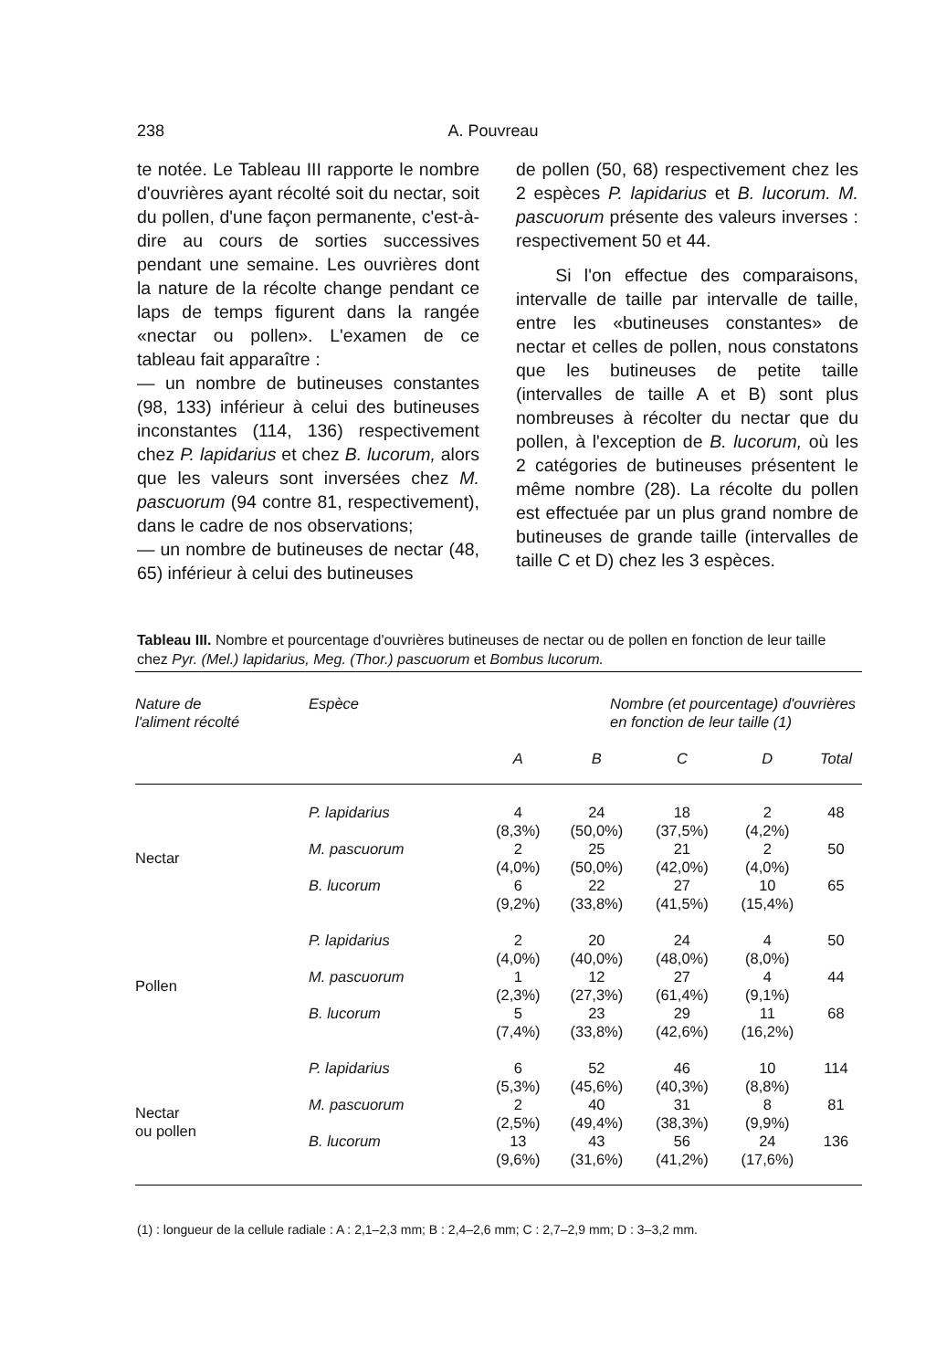238 A. Pouvreau
te notée. Le Tableau III rapporte le nombre d'ouvrières ayant récolté soit du nectar, soit du pollen, d'une façon permanente, c'est-à-dire au cours de sorties successives pendant une semaine. Les ouvrières dont la nature de la récolte change pendant ce laps de temps figurent dans la rangée «nectar ou pollen». L'examen de ce tableau fait apparaître :
— un nombre de butineuses constantes (98, 133) inférieur à celui des butineuses inconstantes (114, 136) respectivement chez P. lapidarius et chez B. lucorum, alors que les valeurs sont inversées chez M. pascuorum (94 contre 81, respectivement), dans le cadre de nos observations;
— un nombre de butineuses de nectar (48, 65) inférieur à celui des butineuses
de pollen (50, 68) respectivement chez les 2 espèces P. lapidarius et B. lucorum. M. pascuorum présente des valeurs inverses : respectivement 50 et 44.
Si l'on effectue des comparaisons, intervalle de taille par intervalle de taille, entre les «butineuses constantes» de nectar et celles de pollen, nous constatons que les butineuses de petite taille (intervalles de taille A et B) sont plus nombreuses à récolter du nectar que du pollen, à l'exception de B. lucorum, où les 2 catégories de butineuses présentent le même nombre (28). La récolte du pollen est effectuée par un plus grand nombre de butineuses de grande taille (intervalles de taille C et D) chez les 3 espèces.
Tableau III. Nombre et pourcentage d'ouvrières butineuses de nectar ou de pollen en fonction de leur taille chez Pyr. (Mel.) lapidarius, Meg. (Thor.) pascuorum et Bombus lucorum.
| Nature de l'aliment récolté | Espèce | Nombre (et pourcentage) d'ouvrières en fonction de leur taille (1) | | | | |
| --- | --- | --- | --- | --- | --- | --- |
| | | A | B | C | D | Total |
| Nectar | P. lapidarius | 4 (8,3%) | 24 (50,0%) | 18 (37,5%) | 2 (4,2%) | 48 |
| | M. pascuorum | 2 (4,0%) | 25 (50,0%) | 21 (42,0%) | 2 (4,0%) | 50 |
| | B. lucorum | 6 (9,2%) | 22 (33,8%) | 27 (41,5%) | 10 (15,4%) | 65 |
| Pollen | P. lapidarius | 2 (4,0%) | 20 (40,0%) | 24 (48,0%) | 4 (8,0%) | 50 |
| | M. pascuorum | 1 (2,3%) | 12 (27,3%) | 27 (61,4%) | 4 (9,1%) | 44 |
| | B. lucorum | 5 (7,4%) | 23 (33,8%) | 29 (42,6%) | 11 (16,2%) | 68 |
| Nectar ou pollen | P. lapidarius | 6 (5,3%) | 52 (45,6%) | 46 (40,3%) | 10 (8,8%) | 114 |
| | M. pascuorum | 2 (2,5%) | 40 (49,4%) | 31 (38,3%) | 8 (9,9%) | 81 |
| | B. lucorum | 13 (9,6%) | 43 (31,6%) | 56 (41,2%) | 24 (17,6%) | 136 |
(1) : longueur de la cellule radiale : A : 2,1–2,3 mm; B : 2,4–2,6 mm; C : 2,7–2,9 mm; D : 3–3,2 mm.